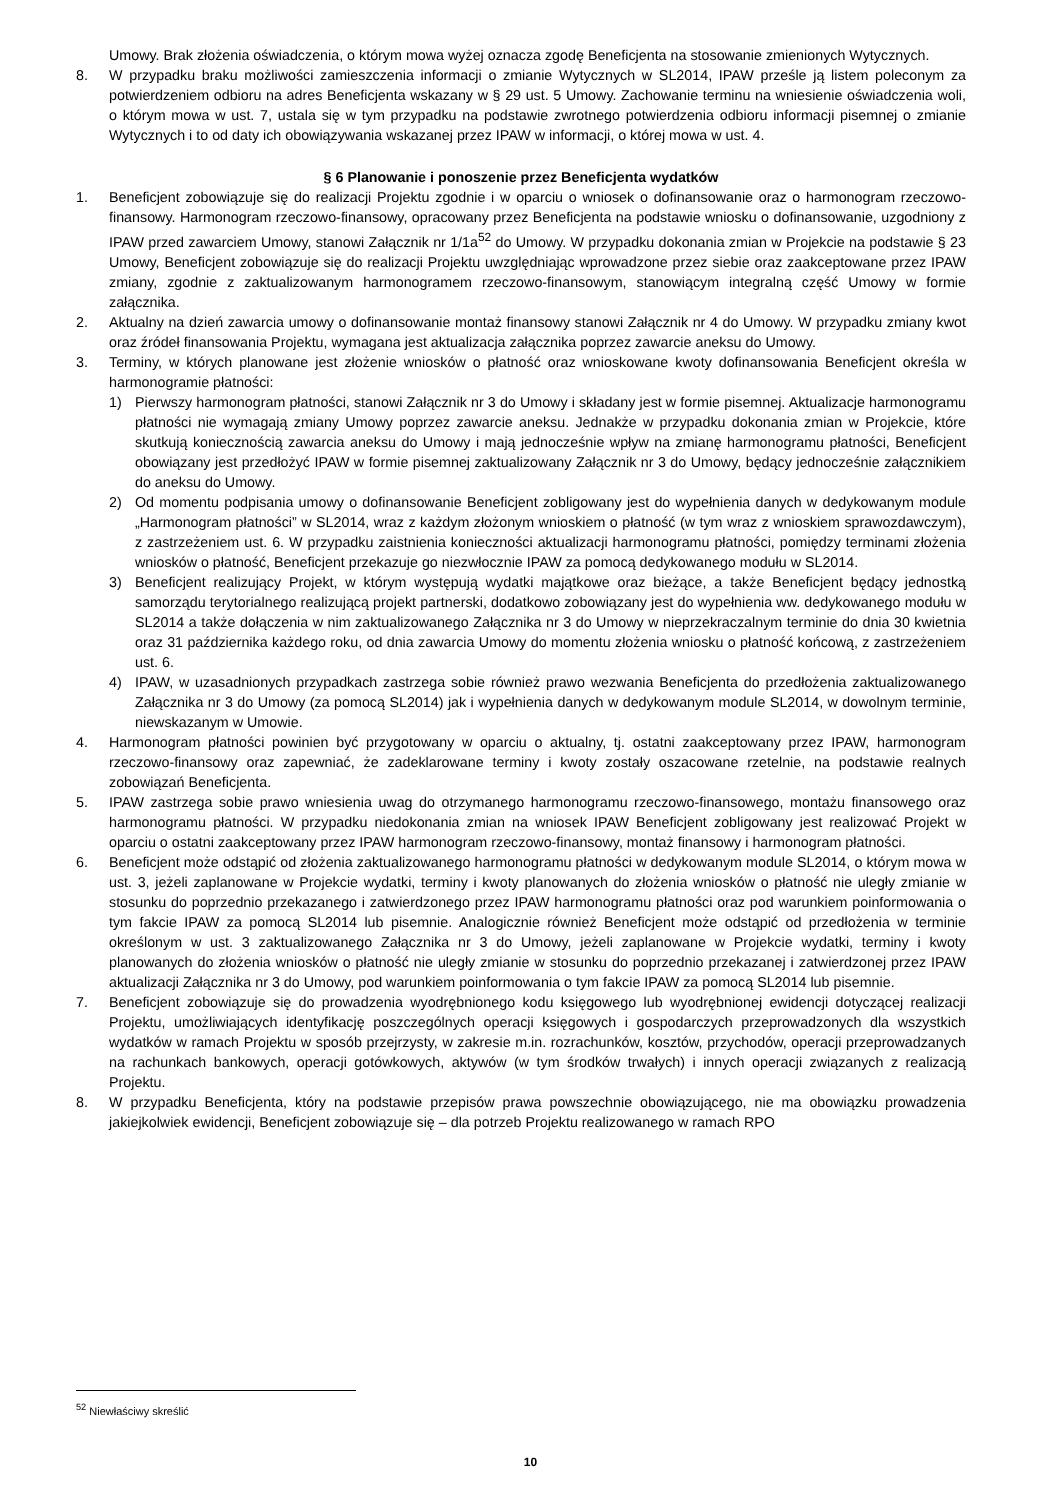Umowy. Brak złożenia oświadczenia, o którym mowa wyżej oznacza zgodę Beneficjenta na stosowanie zmienionych Wytycznych.
8. W przypadku braku możliwości zamieszczenia informacji o zmianie Wytycznych w SL2014, IPAW prześle ją listem poleconym za potwierdzeniem odbioru na adres Beneficjenta wskazany w § 29 ust. 5 Umowy. Zachowanie terminu na wniesienie oświadczenia woli, o którym mowa w ust. 7, ustala się w tym przypadku na podstawie zwrotnego potwierdzenia odbioru informacji pisemnej o zmianie Wytycznych i to od daty ich obowiązywania wskazanej przez IPAW w informacji, o której mowa w ust. 4.
§ 6 Planowanie i ponoszenie przez Beneficjenta wydatków
1. Beneficjent zobowiązuje się do realizacji Projektu zgodnie i w oparciu o wniosek o dofinansowanie oraz o harmonogram rzeczowo-finansowy. Harmonogram rzeczowo-finansowy, opracowany przez Beneficjenta na podstawie wniosku o dofinansowanie, uzgodniony z IPAW przed zawarciem Umowy, stanowi Załącznik nr 1/1a<sup>52</sup> do Umowy. W przypadku dokonania zmian w Projekcie na podstawie § 23 Umowy, Beneficjent zobowiązuje się do realizacji Projektu uwzględniając wprowadzone przez siebie oraz zaakceptowane przez IPAW zmiany, zgodnie z zaktualizowanym harmonogramem rzeczowo-finansowym, stanowiącym integralną część Umowy w formie załącznika.
2. Aktualny na dzień zawarcia umowy o dofinansowanie montaż finansowy stanowi Załącznik nr 4 do Umowy. W przypadku zmiany kwot oraz źródeł finansowania Projektu, wymagana jest aktualizacja załącznika poprzez zawarcie aneksu do Umowy.
3. Terminy, w których planowane jest złożenie wniosków o płatność oraz wnioskowane kwoty dofinansowania Beneficjent określa w harmonogramie płatności:
1) Pierwszy harmonogram płatności, stanowi Załącznik nr 3 do Umowy i składany jest w formie pisemnej. Aktualizacje harmonogramu płatności nie wymagają zmiany Umowy poprzez zawarcie aneksu. Jednakże w przypadku dokonania zmian w Projekcie, które skutkują koniecznością zawarcia aneksu do Umowy i mają jednocześnie wpływ na zmianę harmonogramu płatności, Beneficjent obowiązany jest przedłożyć IPAW w formie pisemnej zaktualizowany Załącznik nr 3 do Umowy, będący jednocześnie załącznikiem do aneksu do Umowy.
2) Od momentu podpisania umowy o dofinansowanie Beneficjent zobligowany jest do wypełnienia danych w dedykowanym module „Harmonogram płatności” w SL2014, wraz z każdym złożonym wnioskiem o płatność (w tym wraz z wnioskiem sprawozdawczym), z zastrzeżeniem ust. 6. W przypadku zaistnienia konieczności aktualizacji harmonogramu płatności, pomiędzy terminami złożenia wniosków o płatność, Beneficjent przekazuje go niezwłocznie IPAW za pomocą dedykowanego modułu w SL2014.
3) Beneficjent realizujący Projekt, w którym występują wydatki majątkowe oraz bieżące, a także Beneficjent będący jednostką samorządu terytorialnego realizującą projekt partnerski, dodatkowo zobowiązany jest do wypełnienia ww. dedykowanego modułu w SL2014 a także dołączenia w nim zaktualizowanego Załącznika nr 3 do Umowy w nieprzekraczalnym terminie do dnia 30 kwietnia oraz 31 października każdego roku, od dnia zawarcia Umowy do momentu złożenia wniosku o płatność końcową, z zastrzeżeniem ust. 6.
4) IPAW, w uzasadnionych przypadkach zastrzega sobie również prawo wezwania Beneficjenta do przedłożenia zaktualizowanego Załącznika nr 3 do Umowy (za pomocą SL2014) jak i wypełnienia danych w dedykowanym module SL2014, w dowolnym terminie, niewskazanym w Umowie.
4. Harmonogram płatności powinien być przygotowany w oparciu o aktualny, tj. ostatni zaakceptowany przez IPAW, harmonogram rzeczowo-finansowy oraz zapewniać, że zadeklarowane terminy i kwoty zostały oszacowane rzetelnie, na podstawie realnych zobowiązań Beneficjenta.
5. IPAW zastrzega sobie prawo wniesienia uwag do otrzymanego harmonogramu rzeczowo-finansowego, montażu finansowego oraz harmonogramu płatności. W przypadku niedokonania zmian na wniosek IPAW Beneficjent zobligowany jest realizować Projekt w oparciu o ostatni zaakceptowany przez IPAW harmonogram rzeczowo-finansowy, montaż finansowy i harmonogram płatności.
6. Beneficjent może odstąpić od złożenia zaktualizowanego harmonogramu płatności w dedykowanym module SL2014, o którym mowa w ust. 3, jeżeli zaplanowane w Projekcie wydatki, terminy i kwoty planowanych do złożenia wniosków o płatność nie uległy zmianie w stosunku do poprzednio przekazanego i zatwierdzonego przez IPAW harmonogramu płatności oraz pod warunkiem poinformowania o tym fakcie IPAW za pomocą SL2014 lub pisemnie. Analogicznie również Beneficjent może odstąpić od przedłożenia w terminie określonym w ust. 3 zaktualizowanego Załącznika nr 3 do Umowy, jeżeli zaplanowane w Projekcie wydatki, terminy i kwoty planowanych do złożenia wniosków o płatność nie uległy zmianie w stosunku do poprzednio przekazanej i zatwierdzonej przez IPAW aktualizacji Załącznika nr 3 do Umowy, pod warunkiem poinformowania o tym fakcie IPAW za pomocą SL2014 lub pisemnie.
7. Beneficjent zobowiązuje się do prowadzenia wyodrębnionego kodu księgowego lub wyodrębnionej ewidencji dotyczącej realizacji Projektu, umożliwiających identyfikację poszczególnych operacji księgowych i gospodarczych przeprowadzonych dla wszystkich wydatków w ramach Projektu w sposób przejrzysty, w zakresie m.in. rozrachunków, kosztów, przychodów, operacji przeprowadzanych na rachunkach bankowych, operacji gotówkowych, aktywów (w tym środków trwałych) i innych operacji związanych z realizacją Projektu.
8. W przypadku Beneficjenta, który na podstawie przepisów prawa powszechnie obowiązującego, nie ma obowiązku prowadzenia jakiejkolwiek ewidencji, Beneficjent zobowiązuje się – dla potrzeb Projektu realizowanego w ramach RPO
<sup>52</sup> Niewłaściwy skreślić
10